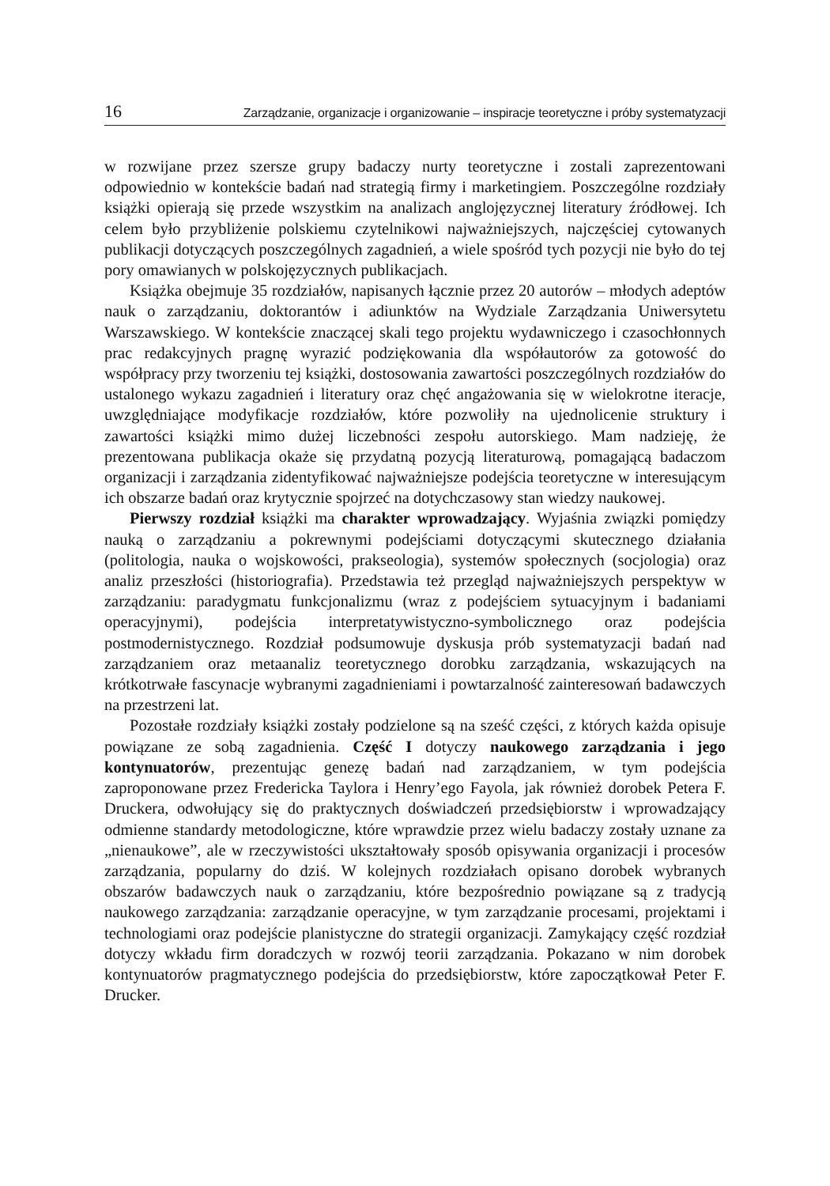16 Zarządzanie, organizacje i organizowanie – inspiracje teoretyczne i próby systematyzacji
w rozwijane przez szersze grupy badaczy nurty teoretyczne i zostali zaprezentowani odpowiednio w kontekście badań nad strategią firmy i marketingiem. Poszczególne rozdziały książki opierają się przede wszystkim na analizach anglojęzycznej literatury źródłowej. Ich celem było przybliżenie polskiemu czytelnikowi najważniejszych, najczęściej cytowanych publikacji dotyczących poszczególnych zagadnień, a wiele spośród tych pozycji nie było do tej pory omawianych w polskojęzycznych publikacjach.
Książka obejmuje 35 rozdziałów, napisanych łącznie przez 20 autorów – młodych adeptów nauk o zarządzaniu, doktorantów i adiunktów na Wydziale Zarządzania Uniwersytetu Warszawskiego. W kontekście znaczącej skali tego projektu wydawniczego i czasochłonnych prac redakcyjnych pragnę wyrazić podziękowania dla współautorów za gotowość do współpracy przy tworzeniu tej książki, dostosowania zawartości poszczególnych rozdziałów do ustalonego wykazu zagadnień i literatury oraz chęć angażowania się w wielokrotne iteracje, uwzględniające modyfikacje rozdziałów, które pozwoliły na ujednolicenie struktury i zawartości książki mimo dużej liczebności zespołu autorskiego. Mam nadzieję, że prezentowana publikacja okaże się przydatną pozycją literaturową, pomagającą badaczom organizacji i zarządzania zidentyfikować najważniejsze podejścia teoretyczne w interesującym ich obszarze badań oraz krytycznie spojrzeć na dotychczasowy stan wiedzy naukowej.
Pierwszy rozdział książki ma charakter wprowadzający. Wyjaśnia związki pomiędzy nauką o zarządzaniu a pokrewnymi podejściami dotyczącymi skutecznego działania (politologia, nauka o wojskowości, prakseologia), systemów społecznych (socjologia) oraz analiz przeszłości (historiografia). Przedstawia też przegląd najważniejszych perspektyw w zarządzaniu: paradygmatu funkcjonalizmu (wraz z podejściem sytuacyjnym i badaniami operacyjnymi), podejścia interpretatywistyczno-symbolicznego oraz podejścia postmodernistycznego. Rozdział podsumowuje dyskusja prób systematyzacji badań nad zarządzaniem oraz metaanaliz teoretycznego dorobku zarządzania, wskazujących na krótkotrwałe fascynacje wybranymi zagadnieniami i powtarzalność zainteresowań badawczych na przestrzeni lat.
Pozostałe rozdziały książki zostały podzielone są na sześć części, z których każda opisuje powiązane ze sobą zagadnienia. Część I dotyczy naukowego zarządzania i jego kontynuatorów, prezentując genezę badań nad zarządzaniem, w tym podejścia zaproponowane przez Fredericka Taylora i Henry’ego Fayola, jak również dorobek Petera F. Druckera, odwołujący się do praktycznych doświadczeń przedsiębiorstw i wprowadzający odmienne standardy metodologiczne, które wprawdzie przez wielu badaczy zostały uznane za „nienaukowe”, ale w rzeczywistości ukształtowały sposób opisywania organizacji i procesów zarządzania, popularny do dziś. W kolejnych rozdziałach opisano dorobek wybranych obszarów badawczych nauk o zarządzaniu, które bezpośrednio powiązane są z tradycją naukowego zarządzania: zarządzanie operacyjne, w tym zarządzanie procesami, projektami i technologiami oraz podejście planistyczne do strategii organizacji. Zamykający część rozdział dotyczy wkładu firm doradczych w rozwój teorii zarządzania. Pokazano w nim dorobek kontynuatorów pragmatycznego podejścia do przedsiębiorstw, które zapoczątkował Peter F. Drucker.